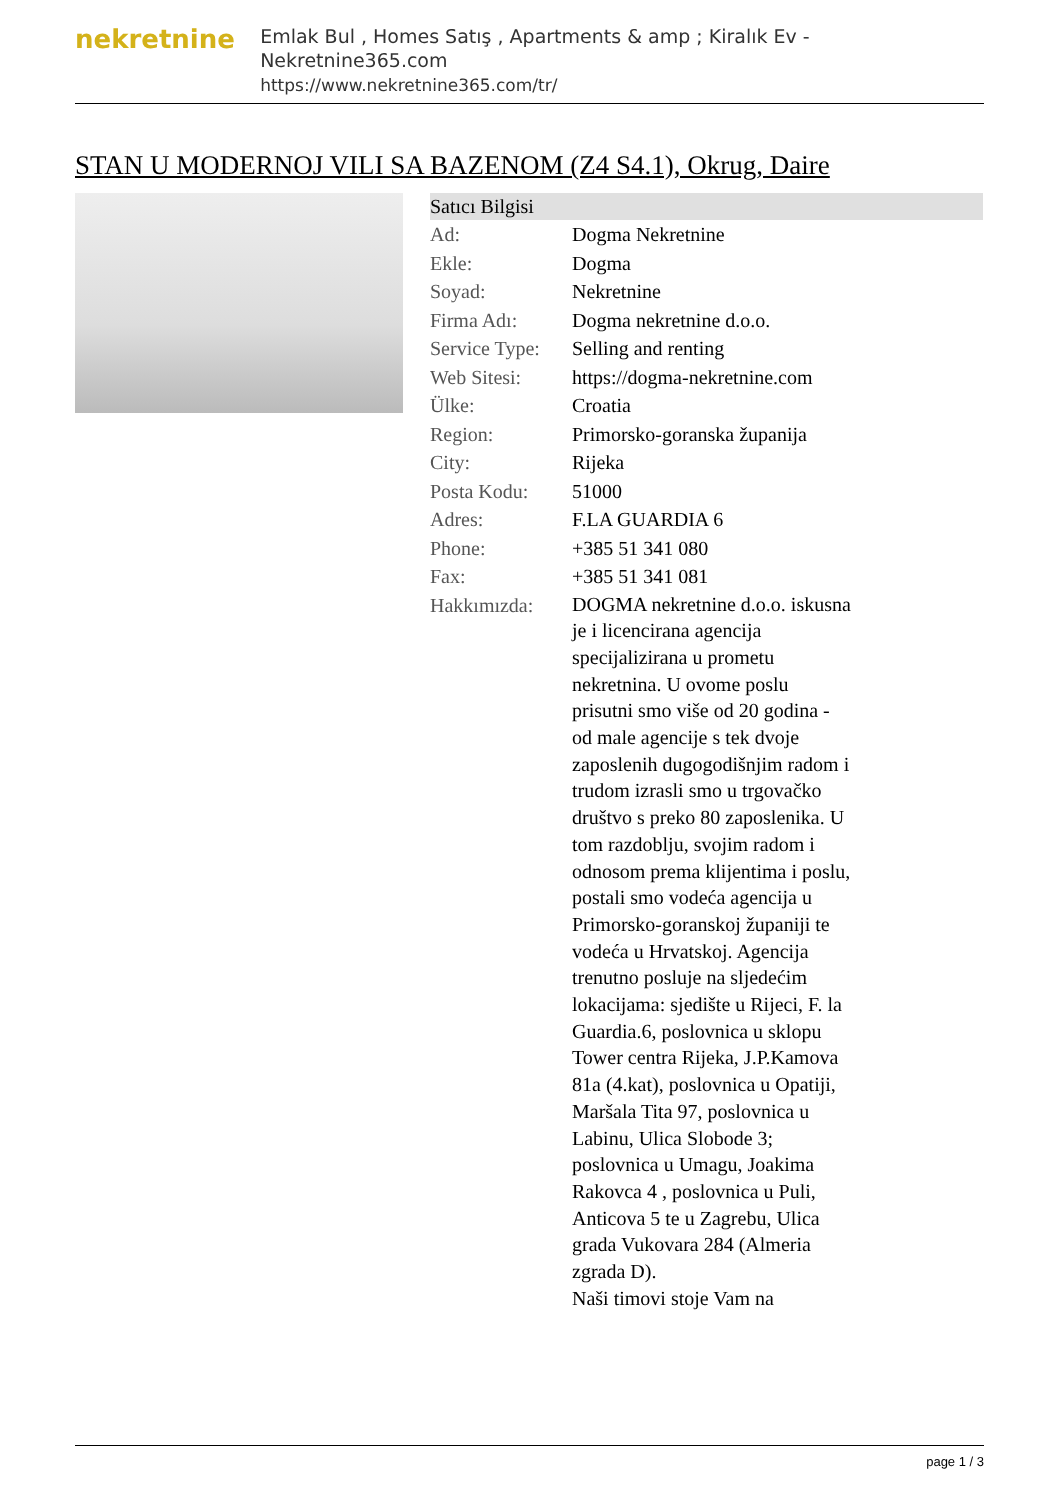nekretnine
Emlak Bul , Homes Satış , Apartments & amp ; Kiralık Ev - Nekretnine365.com
https://www.nekretnine365.com/tr/
STAN U MODERNOJ VILI SA BAZENOM (Z4 S4.1), Okrug, Daire
| Satıcı Bilgisi | |
| --- | --- |
| Ad: | Dogma Nekretnine |
| Ekle: | Dogma |
| Soyad: | Nekretnine |
| Firma Adı: | Dogma nekretnine d.o.o. |
| Service Type: | Selling and renting |
| Web Sitesi: | https://dogma-nekretnine.com |
| Ülke: | Croatia |
| Region: | Primorsko-goranska županija |
| City: | Rijeka |
| Posta Kodu: | 51000 |
| Adres: | F.LA GUARDIA 6 |
| Phone: | +385 51 341 080 |
| Fax: | +385 51 341 081 |
| Hakkımızda: | DOGMA nekretnine d.o.o. iskusna je i licencirana agencija specijalizirana u prometu nekretnina. U ovome poslu prisutni smo više od 20 godina - od male agencije s tek dvoje zaposlenih dugogodišnjim radom i trudom izrasli smo u trgovačko društvo s preko 80 zaposlenika. U tom razdoblju, svojim radom i odnosom prema klijentima i poslu, postali smo vodeća agencija u Primorsko-goranskoj županiji te vodeća u Hrvatskoj. Agencija trenutno posluje na sljedećim lokacijama: sjedište u Rijeci, F. la Guardia.6, poslovnica u sklopu Tower centra Rijeka, J.P.Kamova 81a (4.kat), poslovnica u Opatiji, Maršala Tita 97, poslovnica u Labinu, Ulica Slobode 3; poslovnica u Umagu, Joakima Rakovca 4 , poslovnica u Puli, Anticova 5 te u Zagrebu, Ulica grada Vukovara 284 (Almeria zgrada D). Naši timovi stoje Vam na |
page 1 / 3